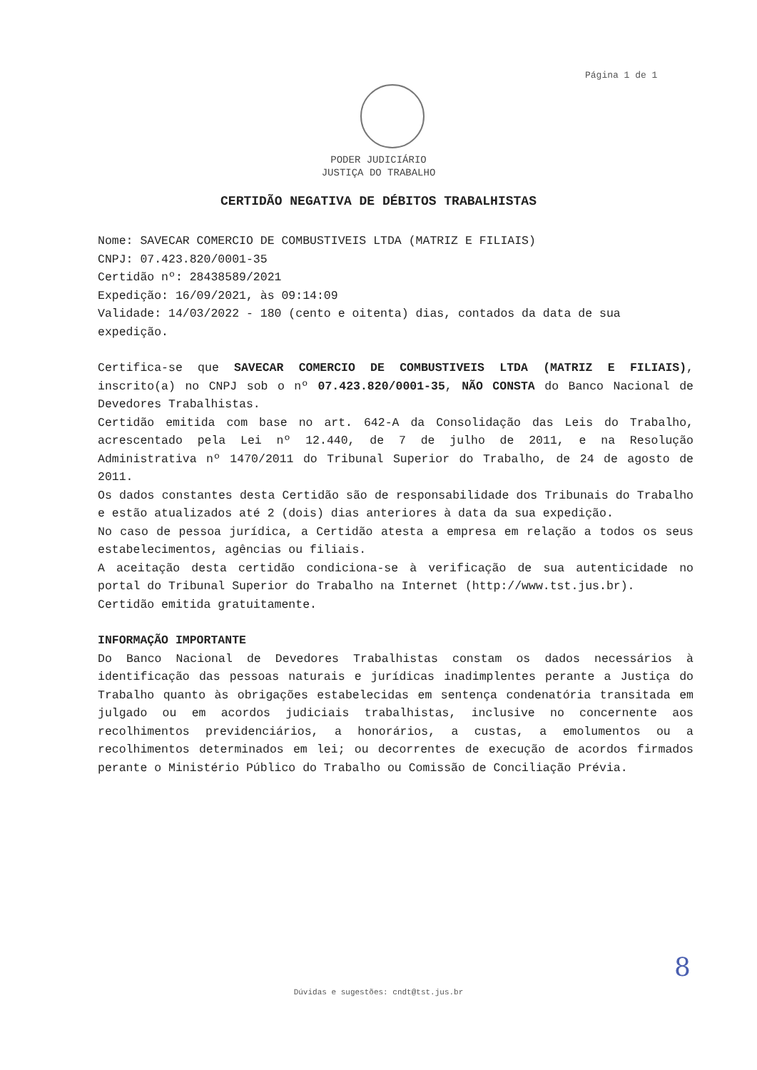Página 1 de 1
PODER JUDICIÁRIO
JUSTIÇA DO TRABALHO
CERTIDÃO NEGATIVA DE DÉBITOS TRABALHISTAS
Nome: SAVECAR COMERCIO DE COMBUSTIVEIS LTDA (MATRIZ E FILIAIS)
CNPJ: 07.423.820/0001-35
Certidão nº: 28438589/2021
Expedição: 16/09/2021, às 09:14:09
Validade: 14/03/2022 - 180 (cento e oitenta) dias, contados da data de sua expedição.
Certifica-se que SAVECAR COMERCIO DE COMBUSTIVEIS LTDA (MATRIZ E FILIAIS), inscrito(a) no CNPJ sob o nº 07.423.820/0001-35, NÃO CONSTA do Banco Nacional de Devedores Trabalhistas.
Certidão emitida com base no art. 642-A da Consolidação das Leis do Trabalho, acrescentado pela Lei nº 12.440, de 7 de julho de 2011, e na Resolução Administrativa nº 1470/2011 do Tribunal Superior do Trabalho, de 24 de agosto de 2011.
Os dados constantes desta Certidão são de responsabilidade dos Tribunais do Trabalho e estão atualizados até 2 (dois) dias anteriores à data da sua expedição.
No caso de pessoa jurídica, a Certidão atesta a empresa em relação a todos os seus estabelecimentos, agências ou filiais.
A aceitação desta certidão condiciona-se à verificação de sua autenticidade no portal do Tribunal Superior do Trabalho na Internet (http://www.tst.jus.br).
Certidão emitida gratuitamente.
INFORMAÇÃO IMPORTANTE
Do Banco Nacional de Devedores Trabalhistas constam os dados necessários à identificação das pessoas naturais e jurídicas inadimplentes perante a Justiça do Trabalho quanto às obrigações estabelecidas em sentença condenatória transitada em julgado ou em acordos judiciais trabalhistas, inclusive no concernente aos recolhimentos previdenciários, a honorários, a custas, a emolumentos ou a recolhimentos determinados em lei; ou decorrentes de execução de acordos firmados perante o Ministério Público do Trabalho ou Comissão de Conciliação Prévia.
8
Dúvidas e sugestões: cndt@tst.jus.br